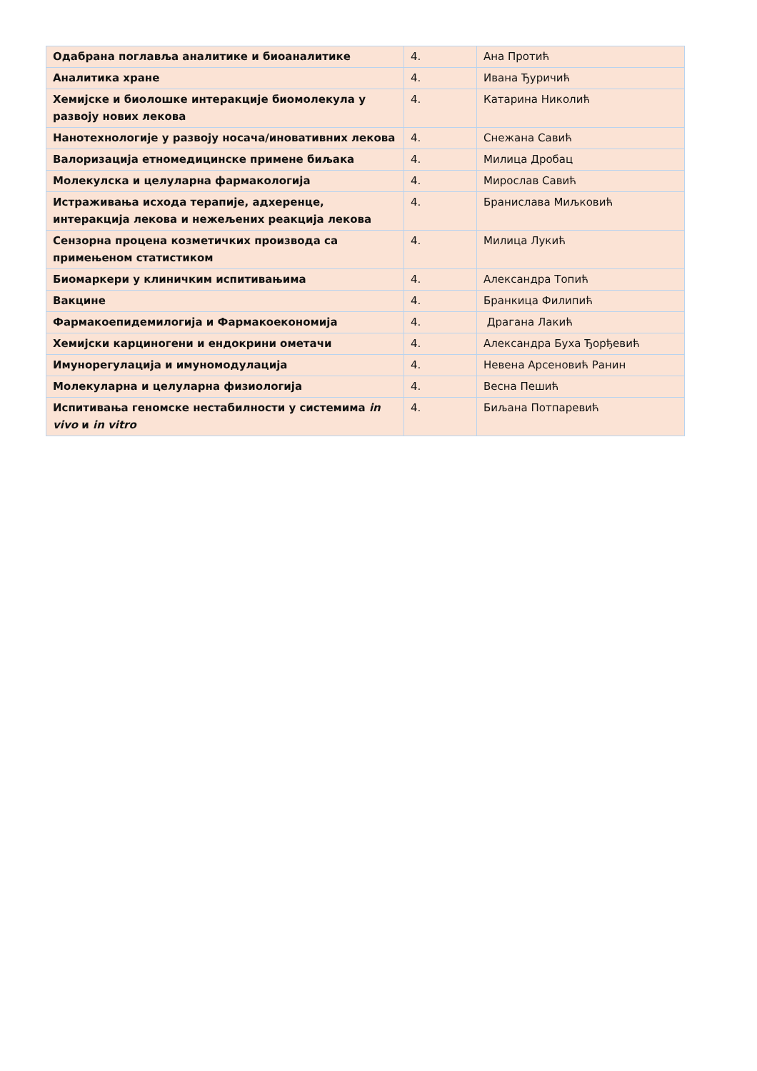| Одабрана поглавља аналитике и биоаналитике | 4. | Ана Протић |
| Аналитика хране | 4. | Ивана Ђуричић |
| Хемијске и биолошке интеракције биомолекула у развоју нових лекова | 4. | Катарина Николић |
| Нанотехнологије у развоју носача/иновативних лекова | 4. | Снежана Савић |
| Валоризација етномедицинске примене биљака | 4. | Милица Дробац |
| Молекулска и целуларна фармакологија | 4. | Мирослав Савић |
| Истраживања исхода терапије, адхеренце, интеракција лекова и нежељених реакција лекова | 4. | Бранислава Миљковић |
| Сензорна процена козметичких производа са примењеном статистиком | 4. | Милица Лукић |
| Биомаркери у клиничким испитивањима | 4. | Александра Топић |
| Вакцине | 4. | Бранкица Филипић |
| Фармакоепидемилогија и Фармакоекономија | 4. | Драгана Лакић |
| Хемијски карциногени и ендокрини ометачи | 4. | Александра Буха Ђорђевић |
| Имунорегулација и имуномодулација | 4. | Невена Арсеновић Ранин |
| Молекуларна и целуларна физиологија | 4. | Весна Пешић |
| Испитивања геномске нестабилности у системима in vivo и in vitro | 4. | Биљана Потпаревић |